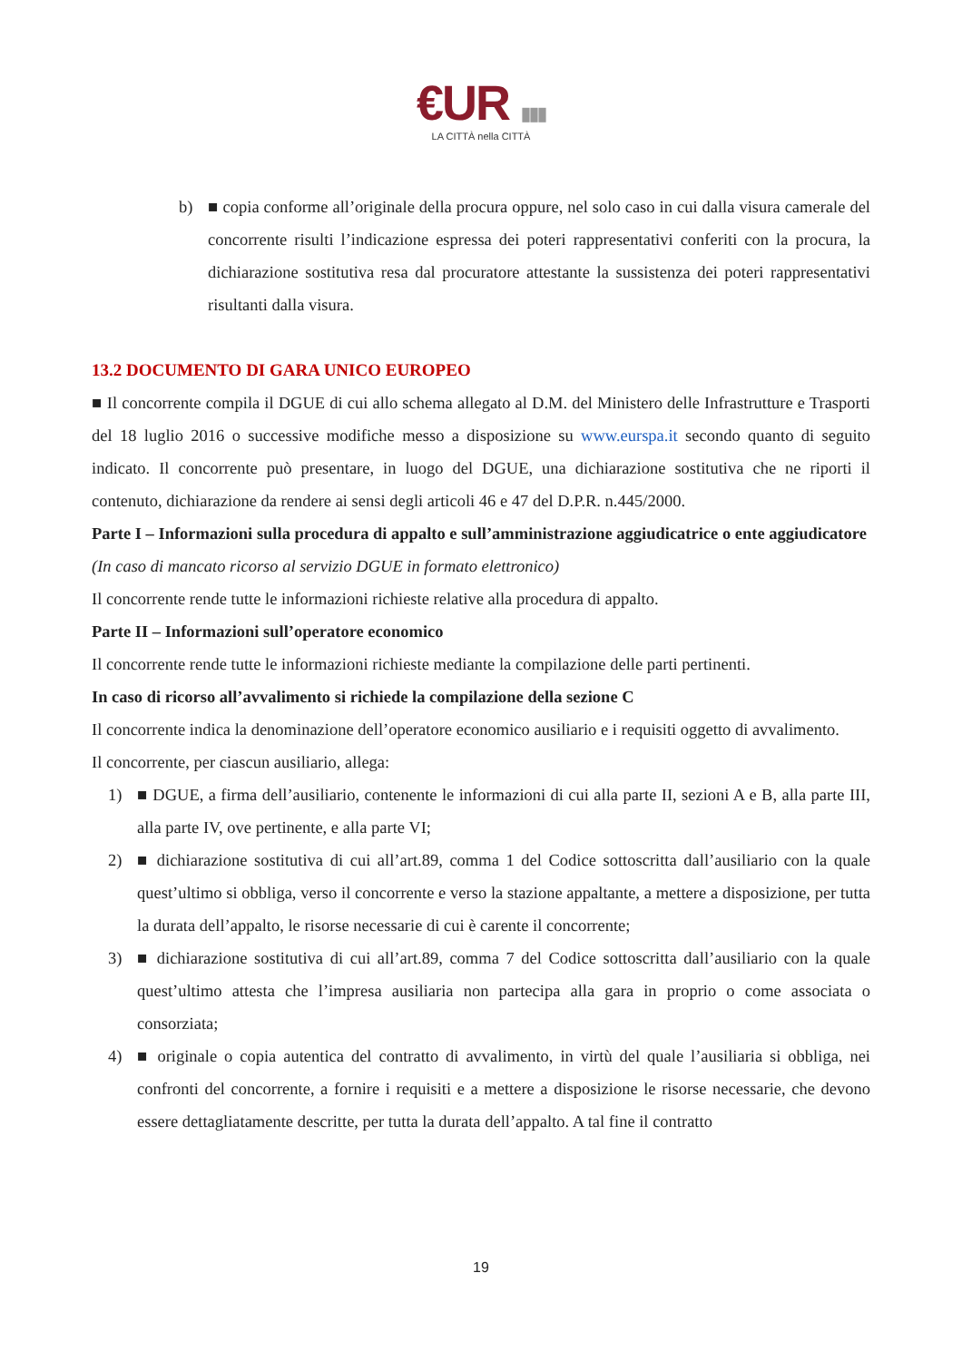€UR ▮▮▮
LA CITTÀ nella CITTÀ
b) ■ copia conforme all’originale della procura oppure, nel solo caso in cui dalla visura camerale del concorrente risulti l’indicazione espressa dei poteri rappresentativi conferiti con la procura, la dichiarazione sostitutiva resa dal procuratore attestante la sussistenza dei poteri rappresentativi risultanti dalla visura.
13.2 DOCUMENTO DI GARA UNICO EUROPEO
■ Il concorrente compila il DGUE di cui allo schema allegato al D.M. del Ministero delle Infrastrutture e Trasporti del 18 luglio 2016 o successive modifiche messo a disposizione su www.eurspa.it secondo quanto di seguito indicato. Il concorrente può presentare, in luogo del DGUE, una dichiarazione sostitutiva che ne riporti il contenuto, dichiarazione da rendere ai sensi degli articoli 46 e 47 del D.P.R. n.445/2000.
Parte I – Informazioni sulla procedura di appalto e sull’amministrazione aggiudicatrice o ente aggiudicatore
(In caso di mancato ricorso al servizio DGUE in formato elettronico)
Il concorrente rende tutte le informazioni richieste relative alla procedura di appalto.
Parte II – Informazioni sull’operatore economico
Il concorrente rende tutte le informazioni richieste mediante la compilazione delle parti pertinenti.
In caso di ricorso all’avvalimento si richiede la compilazione della sezione C
Il concorrente indica la denominazione dell’operatore economico ausiliario e i requisiti oggetto di avvalimento.
Il concorrente, per ciascun ausiliario, allega:
1) ■ DGUE, a firma dell’ausiliario, contenente le informazioni di cui alla parte II, sezioni A e B, alla parte III, alla parte IV, ove pertinente, e alla parte VI;
2) ■ dichiarazione sostitutiva di cui all’art.89, comma 1 del Codice sottoscritta dall’ausiliario con la quale quest’ultimo si obbliga, verso il concorrente e verso la stazione appaltante, a mettere a disposizione, per tutta la durata dell’appalto, le risorse necessarie di cui è carente il concorrente;
3) ■ dichiarazione sostitutiva di cui all’art.89, comma 7 del Codice sottoscritta dall’ausiliario con la quale quest’ultimo attesta che l’impresa ausiliaria non partecipa alla gara in proprio o come associata o consorziata;
4) ■ originale o copia autentica del contratto di avvalimento, in virtù del quale l’ausiliaria si obbliga, nei confronti del concorrente, a fornire i requisiti e a mettere a disposizione le risorse necessarie, che devono essere dettagliatamente descritte, per tutta la durata dell’appalto. A tal fine il contratto
19